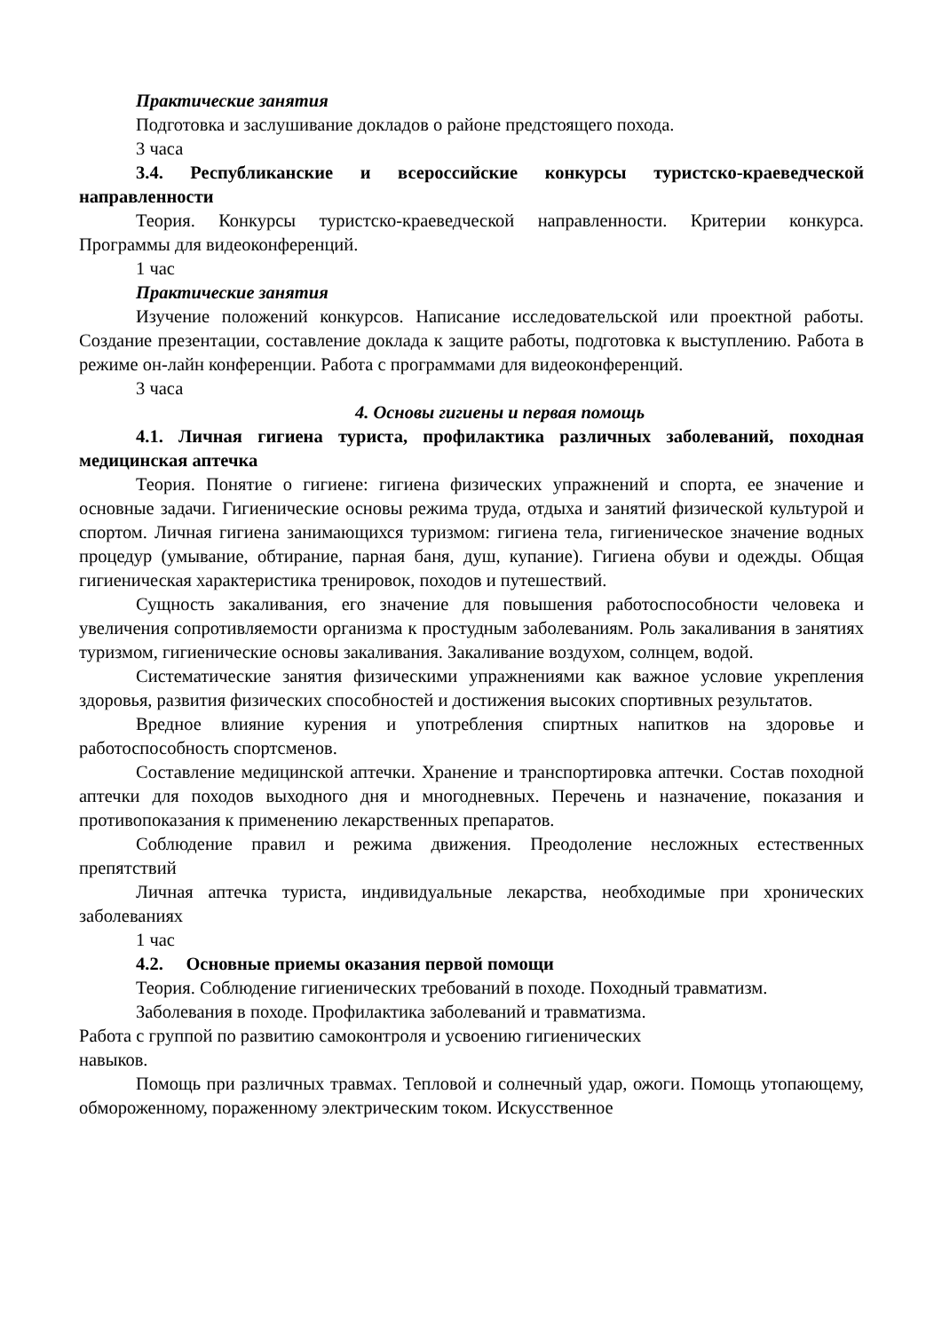Практические занятия
Подготовка и заслушивание докладов о районе предстоящего похода.
3 часа
3.4. Республиканские и всероссийские конкурсы туристско-краеведческой направленности
Теория. Конкурсы туристско-краеведческой направленности. Критерии конкурса. Программы для видеоконференций.
1 час
Практические занятия
Изучение положений конкурсов. Написание исследовательской или проектной работы. Создание презентации, составление доклада к защите работы, подготовка к выступлению. Работа в режиме он-лайн конференции. Работа с программами для видеоконференций.
3 часа
4. Основы гигиены и первая помощь
4.1. Личная гигиена туриста, профилактика различных заболеваний, походная медицинская аптечка
Теория. Понятие о гигиене: гигиена физических упражнений и спорта, ее значение и основные задачи. Гигиенические основы режима труда, отдыха и занятий физической культурой и спортом. Личная гигиена занимающихся туризмом: гигиена тела, гигиеническое значение водных процедур (умывание, обтирание, парная баня, душ, купание). Гигиена обуви и одежды. Общая гигиеническая характеристика тренировок, походов и путешествий.
Сущность закаливания, его значение для повышения работоспособности человека и увеличения сопротивляемости организма к простудным заболеваниям. Роль закаливания в занятиях туризмом, гигиенические основы закаливания. Закаливание воздухом, солнцем, водой.
Систематические занятия физическими упражнениями как важное условие укрепления здоровья, развития физических способностей и достижения высоких спортивных результатов.
Вредное влияние курения и употребления спиртных напитков на здоровье и работоспособность спортсменов.
Составление медицинской аптечки. Хранение и транспортировка аптечки. Состав походной аптечки для походов выходного дня и многодневных. Перечень и назначение, показания и противопоказания к применению лекарственных препаратов.
Соблюдение правил и режима движения. Преодоление несложных естественных препятствий
Личная аптечка туриста, индивидуальные лекарства, необходимые при хронических заболеваниях
1 час
4.2. Основные приемы оказания первой помощи
Теория. Соблюдение гигиенических требований в походе. Походный травматизм.
Заболевания в походе. Профилактика заболеваний и травматизма.
Работа с группой по развитию самоконтроля и усвоению гигиенических
навыков.
Помощь при различных травмах. Тепловой и солнечный удар, ожоги. Помощь утопающему, обмороженному, пораженному электрическим током. Искусственное